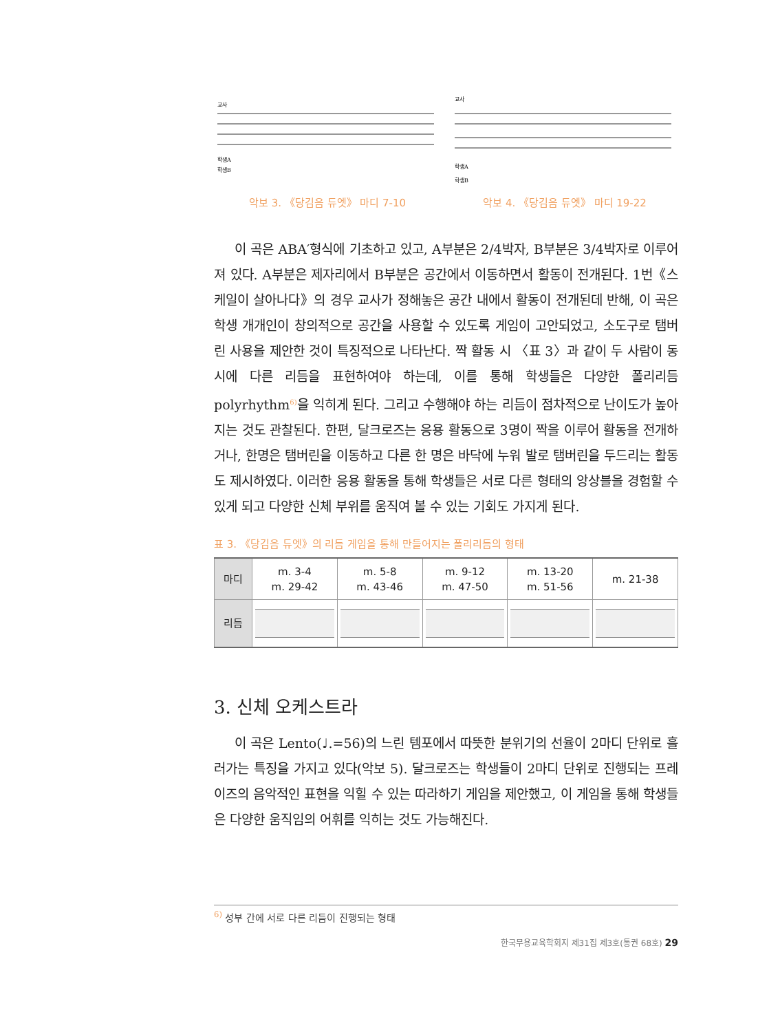교사
학생A
학생B
악보 3. 《당김음 듀엣》 마디 7-10
교사
학생A
학생B
악보 4. 《당김음 듀엣》 마디 19-22
이 곡은 ABA′형식에 기초하고 있고, A부분은 2/4박자, B부분은 3/4박자로 이루어져 있다. A부분은 제자리에서 B부분은 공간에서 이동하면서 활동이 전개된다. 1번《스케일이 살아나다》의 경우 교사가 정해놓은 공간 내에서 활동이 전개된데 반해, 이 곡은 학생 개개인이 창의적으로 공간을 사용할 수 있도록 게임이 고안되었고, 소도구로 탬버린 사용을 제안한 것이 특징적으로 나타난다. 짝 활동 시 〈표 3〉과 같이 두 사람이 동시에 다른 리듬을 표현하여야 하는데, 이를 통해 학생들은 다양한 폴리리듬polyrhythm<sup>6)</sup>을 익히게 된다. 그리고 수행해야 하는 리듬이 점차적으로 난이도가 높아지는 것도 관찰된다. 한편, 달크로즈는 응용 활동으로 3명이 짝을 이루어 활동을 전개하거나, 한명은 탬버린을 이동하고 다른 한 명은 바닥에 누워 발로 탬버린을 두드리는 활동도 제시하였다. 이러한 응용 활동을 통해 학생들은 서로 다른 형태의 앙상블을 경험할 수 있게 되고 다양한 신체 부위를 움직여 볼 수 있는 기회도 가지게 된다.
표 3. 《당김음 듀엣》의 리듬 게임을 통해 만들어지는 폴리리듬의 형태
| 마디 | m. 3-4 m. 29-42 | m. 5-8 m. 43-46 | m. 9-12 m. 47-50 | m. 13-20 m. 51-56 | m. 21-38 |
| 리듬 | | | | | |
3. 신체 오케스트라
이 곡은 Lento(♩.=56)의 느린 템포에서 따뜻한 분위기의 선율이 2마디 단위로 흘러가는 특징을 가지고 있다(악보 5). 달크로즈는 학생들이 2마디 단위로 진행되는 프레이즈의 음악적인 표현을 익힐 수 있는 따라하기 게임을 제안했고, 이 게임을 통해 학생들은 다양한 움직임의 어휘를 익히는 것도 가능해진다.
<sup>6)</sup> 성부 간에 서로 다른 리듬이 진행되는 형태
한국무용교육학회지 제31집 제3호(통권 68호) 29